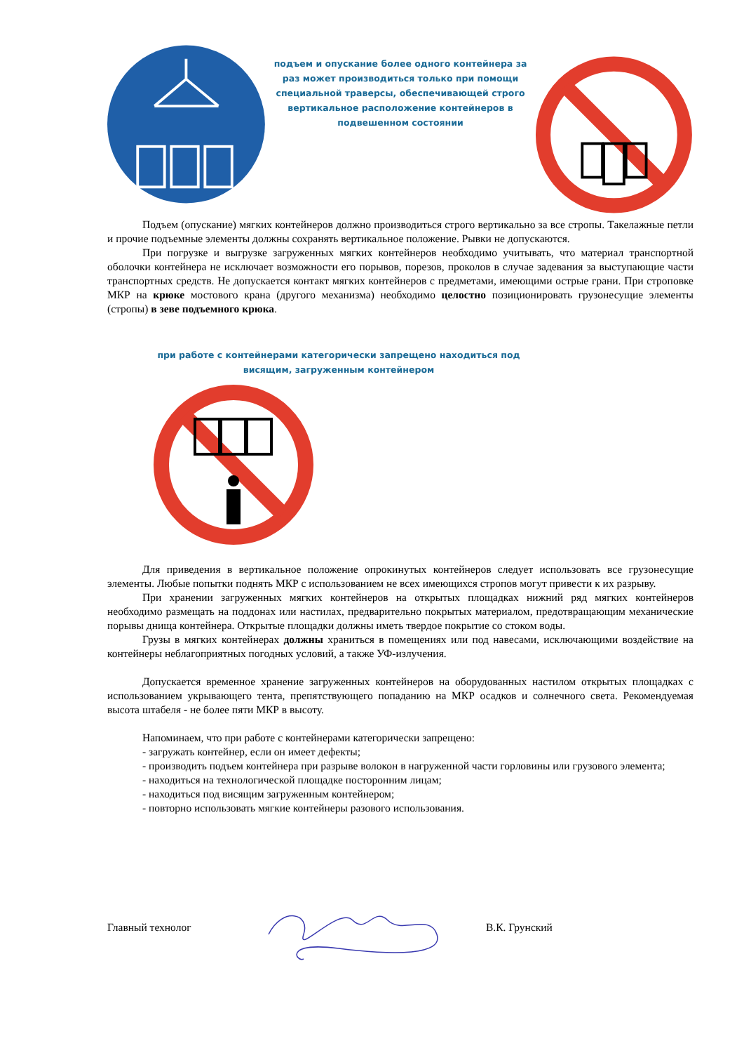подъем и опускание более одного контейнера за раз может производиться только при помощи специальной траверсы, обеспечивающей строго вертикальное расположение контейнеров в подвешенном состоянии
Подъем (опускание) мягких контейнеров должно производиться строго вертикально за все стропы. Такелажные петли и прочие подъемные элементы должны сохранять вертикальное положение. Рывки не допускаются.
При погрузке и выгрузке загруженных мягких контейнеров необходимо учитывать, что материал транспортной оболочки контейнера не исключает возможности его порывов, порезов, проколов в случае задевания за выступающие части транспортных средств. Не допускается контакт мягких контейнеров с предметами, имеющими острые грани. При строповке МКР на крюке мостового крана (другого механизма) необходимо целостно позиционировать грузонесущие элементы (стропы) в зеве подъемного крюка.
при работе с контейнерами категорически запрещено находиться под висящим, загруженным контейнером
Для приведения в вертикальное положение опрокинутых контейнеров следует использовать все грузонесущие элементы. Любые попытки поднять МКР с использованием не всех имеющихся стропов могут привести к их разрыву.
При хранении загруженных мягких контейнеров на открытых площадках нижний ряд мягких контейнеров необходимо размещать на поддонах или настилах, предварительно покрытых материалом, предотвращающим механические порывы днища контейнера. Открытые площадки должны иметь твердое покрытие со стоком воды.
Грузы в мягких контейнерах должны храниться в помещениях или под навесами, исключающими воздействие на контейнеры неблагоприятных погодных условий, а также УФ-излучения.
Допускается временное хранение загруженных контейнеров на оборудованных настилом открытых площадках с использованием укрывающего тента, препятствующего попаданию на МКР осадков и солнечного света. Рекомендуемая высота штабеля - не более пяти МКР в высоту.
Напоминаем, что при работе с контейнерами категорически запрещено:
- загружать контейнер, если он имеет дефекты;
- производить подъем контейнера при разрыве волокон в нагруженной части горловины или грузового элемента;
- находиться на технологической площадке посторонним лицам;
- находиться под висящим загруженным контейнером;
- повторно использовать мягкие контейнеры разового использования.
Главный технолог В.К. Грунский